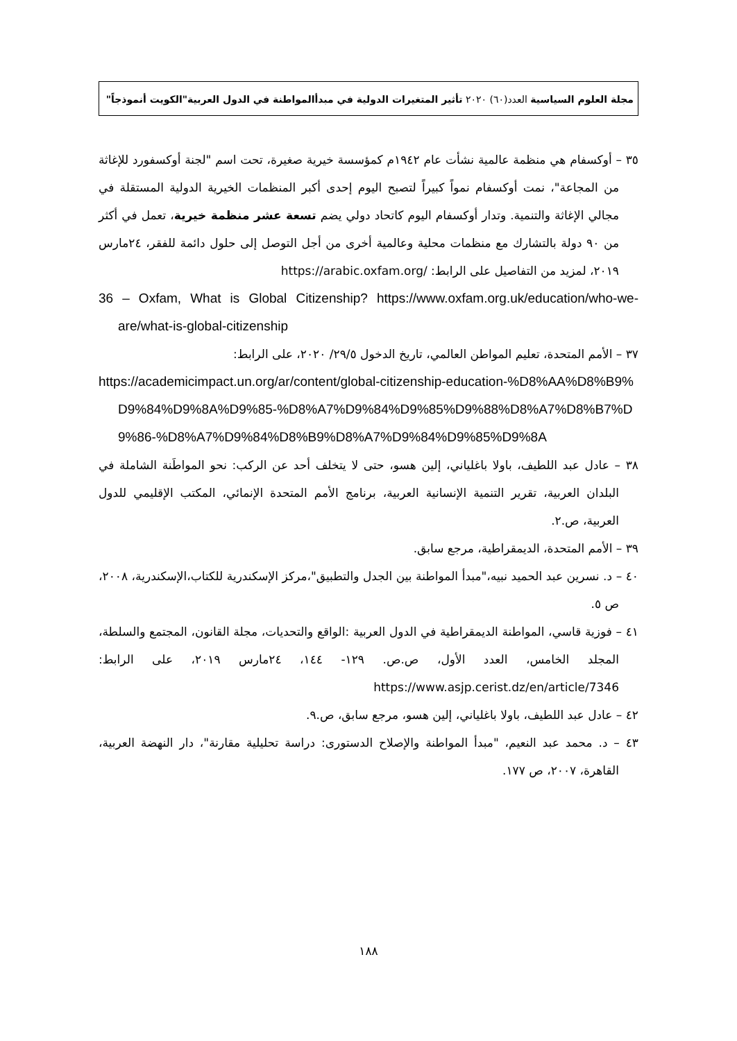مجلة العلوم السياسية العدد(٦٠) ٢٠٢٠ تأثير المتغيرات الدولية في مبدأالمواطنة في الدول العربية"الكويت أنموذجاً"
٣٥ – أوكسفام هي منظمة عالمية نشأت عام ١٩٤٢م كمؤسسة خيرية صغيرة، تحت اسم "لجنة أوكسفورد للإغاثة من المجاعة"، نمت أوكسفام نمواً كبيراً لتصبح اليوم إحدى أكبر المنظمات الخيرية الدولية المستقلة في مجالي الإغاثة والتنمية. وتدار أوكسفام اليوم كاتحاد دولي يضم تسعة عشر منظمة خيرية، تعمل في أكثر من ٩٠ دولة بالتشارك مع منظمات محلية وعالمية أخرى من أجل التوصل إلى حلول دائمة للفقر، ٢٤مارس ٢٠١٩، لمزيد من التفاصيل على الرابط: https://arabic.oxfam.org/
36 – Oxfam, What is Global Citizenship? https://www.oxfam.org.uk/education/who-we-are/what-is-global-citizenship
٣٧ – الأمم المتحدة، تعليم المواطن العالمي، تاريخ الدخول ٢٩/٥/ ٢٠٢٠، على الرابط:
https://academicimpact.un.org/ar/content/global-citizenship-education-%D8%AA%D8%B9%D9%84%D9%8A%D9%85-%D8%A7%D9%84%D9%85%D9%88%D8%A7%D8%B7%D9%86-%D8%A7%D9%84%D8%B9%D8%A7%D9%84%D9%85%D9%8A
٣٨ – عادل عبد اللطيف، باولا باغلياني، إلين هسو، حتى لا يتخلف أحد عن الركب: نحو المواطَنة الشاملة في البلدان العربية، تقرير التنمية الإنسانية العربية، برنامج الأمم المتحدة الإنمائي، المكتب الإقليمي للدول العربية، ص.٢.
٣٩ – الأمم المتحدة، الديمقراطية، مرجع سابق.
٤٠ – د. نسرين عبد الحميد نبيه،"مبدأ المواطنة بين الجدل والتطبيق"،مركز الإسكندرية للكتاب،الإسكندرية، ٢٠٠٨، ص ٥.
٤١ – فوزية قاسي، المواطنة الديمقراطية في الدول العربية :الواقع والتحديات، مجلة القانون، المجتمع والسلطة، المجلد الخامس، العدد الأول، ص.ص. ١٢٩- ١٤٤، ٢٤مارس ٢٠١٩، على الرابط: https://www.asjp.cerist.dz/en/article/7346
٤٢ – عادل عبد اللطيف، باولا باغلياني، إلين هسو، مرجع سابق، ص.٩.
٤٣ – د. محمد عبد النعيم، "مبدأ المواطنة والإصلاح الدستورى: دراسة تحليلية مقارنة"، دار النهضة العربية، القاهرة، ٢٠٠٧، ص ١٧٧.
١٨٨